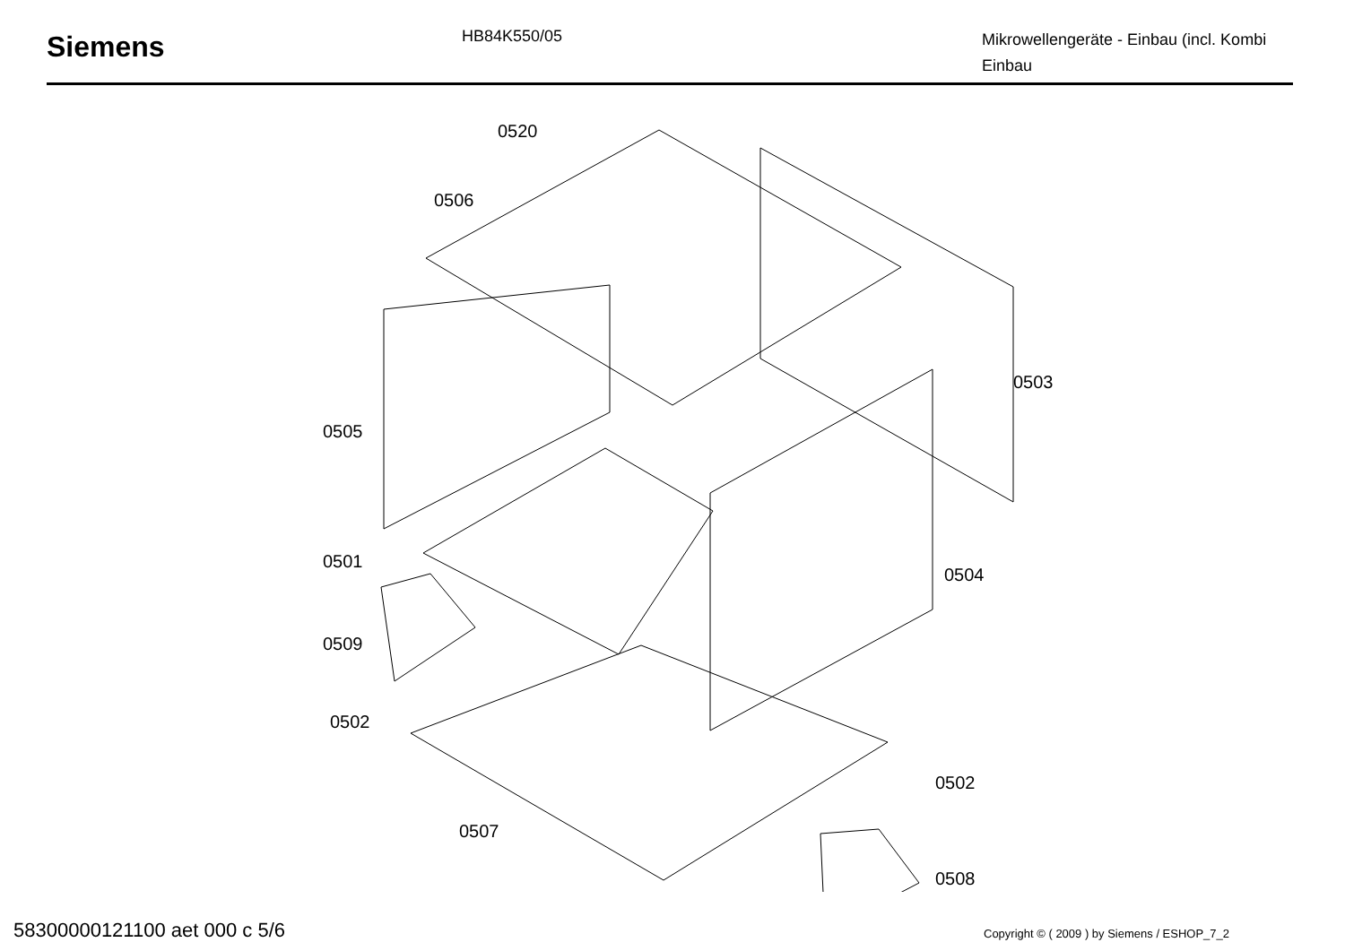Siemens
HB84K550/05
Mikrowellengeräte - Einbau (incl. Kombi
Einbau
0520
0506
0503
0505
0501
0504
0509
0502
0502
0507
0508
58300000121100 aet 000 c 5/6
Copyright © ( 2009 ) by Siemens / ESHOP_7_2